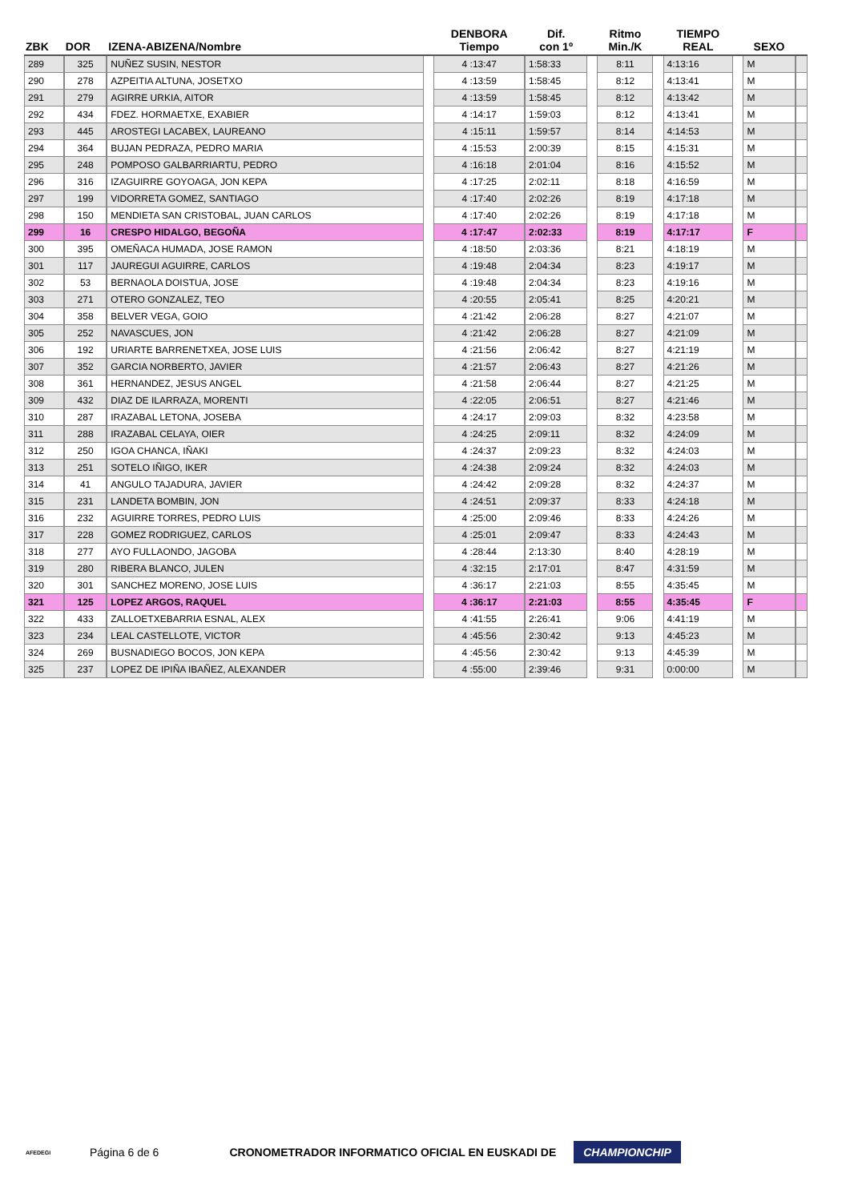| ZBK | DOR | IZENA-ABIZENA/Nombre | | DENBORA Tiempo | Dif. con 1º | | Ritmo Min./K | | TIEMPO REAL | | SEXO | |
| --- | --- | --- | --- | --- | --- | --- | --- | --- | --- | --- | --- | --- |
| 289 | 325 | NUÑEZ SUSIN, NESTOR | | 4 :13:47 | 1:58:33 | | 8:11 | | 4:13:16 | | M | |
| 290 | 278 | AZPEITIA ALTUNA, JOSETXO | | 4 :13:59 | 1:58:45 | | 8:12 | | 4:13:41 | | M | |
| 291 | 279 | AGIRRE URKIA, AITOR | | 4 :13:59 | 1:58:45 | | 8:12 | | 4:13:42 | | M | |
| 292 | 434 | FDEZ. HORMAETXE, EXABIER | | 4 :14:17 | 1:59:03 | | 8:12 | | 4:13:41 | | M | |
| 293 | 445 | AROSTEGI LACABEX, LAUREANO | | 4 :15:11 | 1:59:57 | | 8:14 | | 4:14:53 | | M | |
| 294 | 364 | BUJAN PEDRAZA, PEDRO MARIA | | 4 :15:53 | 2:00:39 | | 8:15 | | 4:15:31 | | M | |
| 295 | 248 | POMPOSO GALBARRIARTU, PEDRO | | 4 :16:18 | 2:01:04 | | 8:16 | | 4:15:52 | | M | |
| 296 | 316 | IZAGUIRRE GOYOAGA, JON KEPA | | 4 :17:25 | 2:02:11 | | 8:18 | | 4:16:59 | | M | |
| 297 | 199 | VIDORRETA GOMEZ, SANTIAGO | | 4 :17:40 | 2:02:26 | | 8:19 | | 4:17:18 | | M | |
| 298 | 150 | MENDIETA SAN CRISTOBAL, JUAN CARLOS | | 4 :17:40 | 2:02:26 | | 8:19 | | 4:17:18 | | M | |
| 299 | 16 | CRESPO HIDALGO, BEGOÑA | | 4 :17:47 | 2:02:33 | | 8:19 | | 4:17:17 | | F | |
| 300 | 395 | OMEÑACA HUMADA, JOSE RAMON | | 4 :18:50 | 2:03:36 | | 8:21 | | 4:18:19 | | M | |
| 301 | 117 | JAUREGUI AGUIRRE, CARLOS | | 4 :19:48 | 2:04:34 | | 8:23 | | 4:19:17 | | M | |
| 302 | 53 | BERNAOLA DOISTUA, JOSE | | 4 :19:48 | 2:04:34 | | 8:23 | | 4:19:16 | | M | |
| 303 | 271 | OTERO GONZALEZ, TEO | | 4 :20:55 | 2:05:41 | | 8:25 | | 4:20:21 | | M | |
| 304 | 358 | BELVER VEGA, GOIO | | 4 :21:42 | 2:06:28 | | 8:27 | | 4:21:07 | | M | |
| 305 | 252 | NAVASCUES, JON | | 4 :21:42 | 2:06:28 | | 8:27 | | 4:21:09 | | M | |
| 306 | 192 | URIARTE BARRENETXEA, JOSE LUIS | | 4 :21:56 | 2:06:42 | | 8:27 | | 4:21:19 | | M | |
| 307 | 352 | GARCIA NORBERTO, JAVIER | | 4 :21:57 | 2:06:43 | | 8:27 | | 4:21:26 | | M | |
| 308 | 361 | HERNANDEZ, JESUS ANGEL | | 4 :21:58 | 2:06:44 | | 8:27 | | 4:21:25 | | M | |
| 309 | 432 | DIAZ DE ILARRAZA, MORENTI | | 4 :22:05 | 2:06:51 | | 8:27 | | 4:21:46 | | M | |
| 310 | 287 | IRAZABAL LETONA, JOSEBA | | 4 :24:17 | 2:09:03 | | 8:32 | | 4:23:58 | | M | |
| 311 | 288 | IRAZABAL CELAYA, OIER | | 4 :24:25 | 2:09:11 | | 8:32 | | 4:24:09 | | M | |
| 312 | 250 | IGOA CHANCA, IÑAKI | | 4 :24:37 | 2:09:23 | | 8:32 | | 4:24:03 | | M | |
| 313 | 251 | SOTELO IÑIGO, IKER | | 4 :24:38 | 2:09:24 | | 8:32 | | 4:24:03 | | M | |
| 314 | 41 | ANGULO TAJADURA, JAVIER | | 4 :24:42 | 2:09:28 | | 8:32 | | 4:24:37 | | M | |
| 315 | 231 | LANDETA BOMBIN, JON | | 4 :24:51 | 2:09:37 | | 8:33 | | 4:24:18 | | M | |
| 316 | 232 | AGUIRRE TORRES, PEDRO LUIS | | 4 :25:00 | 2:09:46 | | 8:33 | | 4:24:26 | | M | |
| 317 | 228 | GOMEZ RODRIGUEZ, CARLOS | | 4 :25:01 | 2:09:47 | | 8:33 | | 4:24:43 | | M | |
| 318 | 277 | AYO FULLAONDO, JAGOBA | | 4 :28:44 | 2:13:30 | | 8:40 | | 4:28:19 | | M | |
| 319 | 280 | RIBERA BLANCO, JULEN | | 4 :32:15 | 2:17:01 | | 8:47 | | 4:31:59 | | M | |
| 320 | 301 | SANCHEZ MORENO, JOSE LUIS | | 4 :36:17 | 2:21:03 | | 8:55 | | 4:35:45 | | M | |
| 321 | 125 | LOPEZ ARGOS, RAQUEL | | 4 :36:17 | 2:21:03 | | 8:55 | | 4:35:45 | | F | |
| 322 | 433 | ZALLOETXEBARRIA ESNAL, ALEX | | 4 :41:55 | 2:26:41 | | 9:06 | | 4:41:19 | | M | |
| 323 | 234 | LEAL CASTELLOTE, VICTOR | | 4 :45:56 | 2:30:42 | | 9:13 | | 4:45:23 | | M | |
| 324 | 269 | BUSNADIEGO BOCOS, JON KEPA | | 4 :45:56 | 2:30:42 | | 9:13 | | 4:45:39 | | M | |
| 325 | 237 | LOPEZ DE IPIÑA IBAÑEZ, ALEXANDER | | 4 :55:00 | 2:39:46 | | 9:31 | | 0:00:00 | | M | |
AFEDEGI
Página 6 de 6
CRONOMETRADOR INFORMATICO OFICIAL EN EUSKADI DE
CHAMPIONCHIP